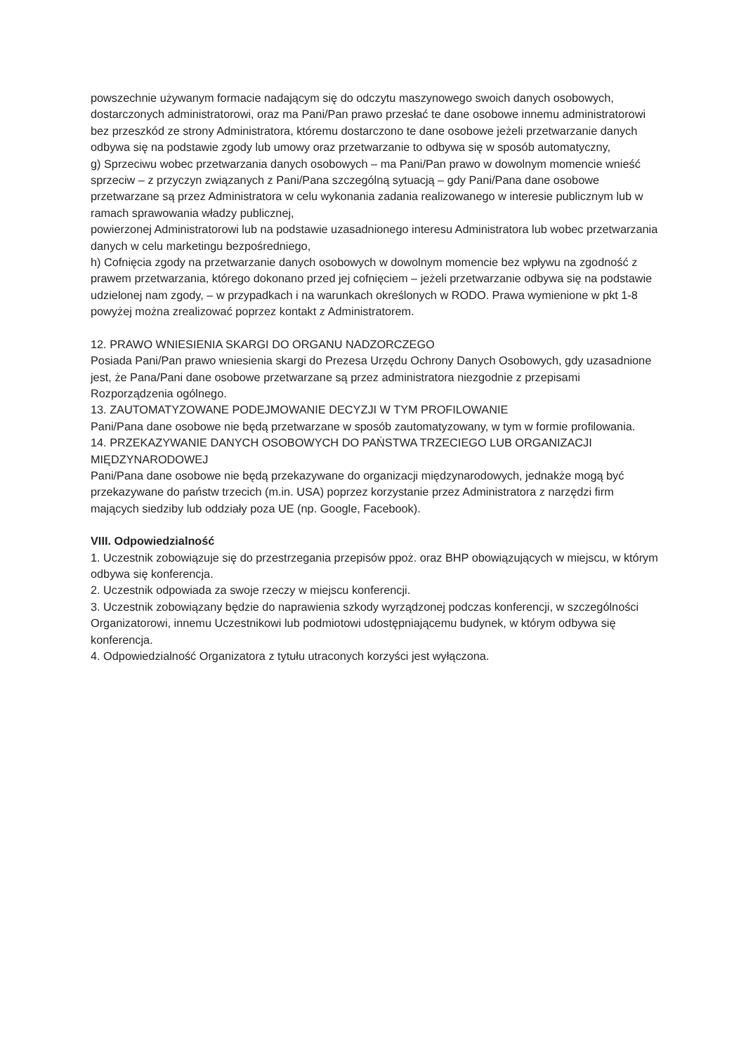powszechnie używanym formacie nadającym się do odczytu maszynowego swoich danych osobowych, dostarczonych administratorowi, oraz ma Pani/Pan prawo przesłać te dane osobowe innemu administratorowi bez przeszkód ze strony Administratora, któremu dostarczono te dane osobowe jeżeli przetwarzanie danych odbywa się na podstawie zgody lub umowy oraz przetwarzanie to odbywa się w sposób automatyczny,
g) Sprzeciwu wobec przetwarzania danych osobowych – ma Pani/Pan prawo w dowolnym momencie wnieść sprzeciw – z przyczyn związanych z Pani/Pana szczególną sytuacją – gdy Pani/Pana dane osobowe przetwarzane są przez Administratora w celu wykonania zadania realizowanego w interesie publicznym lub w ramach sprawowania władzy publicznej,
powierzonej Administratorowi lub na podstawie uzasadnionego interesu Administratora lub wobec przetwarzania danych w celu marketingu bezpośredniego,
h) Cofnięcia zgody na przetwarzanie danych osobowych w dowolnym momencie bez wpływu na zgodność z prawem przetwarzania, którego dokonano przed jej cofnięciem – jeżeli przetwarzanie odbywa się na podstawie udzielonej nam zgody, – w przypadkach i na warunkach określonych w RODO. Prawa wymienione w pkt 1-8 powyżej można zrealizować poprzez kontakt z Administratorem.
12. PRAWO WNIESIENIA SKARGI DO ORGANU NADZORCZEGO
Posiada Pani/Pan prawo wniesienia skargi do Prezesa Urzędu Ochrony Danych Osobowych, gdy uzasadnione jest, że Pana/Pani dane osobowe przetwarzane są przez administratora niezgodnie z przepisami Rozporządzenia ogólnego.
13. ZAUTOMATYZOWANE PODEJMOWANIE DECYZJI W TYM PROFILOWANIE
Pani/Pana dane osobowe nie będą przetwarzane w sposób zautomatyzowany, w tym w formie profilowania.
14. PRZEKAZYWANIE DANYCH OSOBOWYCH DO PAŃSTWA TRZECIEGO LUB ORGANIZACJI MIĘDZYNARODOWEJ
Pani/Pana dane osobowe nie będą przekazywane do organizacji międzynarodowych, jednakże mogą być przekazywane do państw trzecich (m.in. USA) poprzez korzystanie przez Administratora z narzędzi firm mających siedziby lub oddziały poza UE (np. Google, Facebook).
VIII. Odpowiedzialność
1. Uczestnik zobowiązuje się do przestrzegania przepisów ppoż. oraz BHP obowiązujących w miejscu, w którym odbywa się konferencja.
2. Uczestnik odpowiada za swoje rzeczy w miejscu konferencji.
3. Uczestnik zobowiązany będzie do naprawienia szkody wyrządzonej podczas konferencji, w szczególności Organizatorowi, innemu Uczestnikowi lub podmiotowi udostępniającemu budynek, w którym odbywa się konferencja.
4. Odpowiedzialność Organizatora z tytułu utraconych korzyści jest wyłączona.